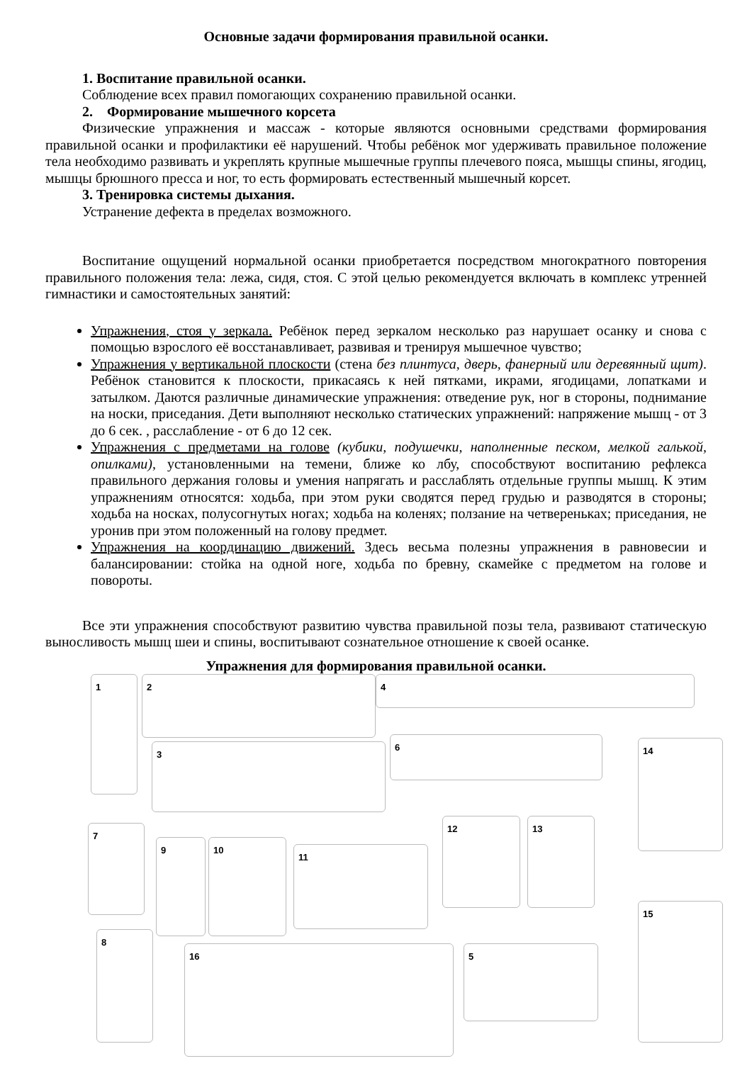Основные задачи формирования правильной осанки.
1. Воспитание правильной осанки.
Соблюдение всех правил помогающих сохранению правильной осанки.
2. Формирование мышечного корсета
Физические упражнения и массаж - которые являются основными средствами формирования правильной осанки и профилактики её нарушений. Чтобы ребёнок мог удерживать правильное положение тела необходимо развивать и укреплять крупные мышечные группы плечевого пояса, мышцы спины, ягодиц, мышцы брюшного пресса и ног, то есть формировать естественный мышечный корсет.
3. Тренировка системы дыхания.
Устранение дефекта в пределах возможного.
Воспитание ощущений нормальной осанки приобретается посредством многократного повторения правильного положения тела: лежа, сидя, стоя. С этой целью рекомендуется включать в комплекс утренней гимнастики и самостоятельных занятий:
Упражнения, стоя у зеркала. Ребёнок перед зеркалом несколько раз нарушает осанку и снова с помощью взрослого её восстанавливает, развивая и тренируя мышечное чувство;
Упражнения у вертикальной плоскости (стена без плинтуса, дверь, фанерный или деревянный щит). Ребёнок становится к плоскости, прикасаясь к ней пятками, икрами, ягодицами, лопатками и затылком. Даются различные динамические упражнения: отведение рук, ног в стороны, поднимание на носки, приседания. Дети выполняют несколько статических упражнений: напряжение мышц - от 3 до 6 сек. , расслабление - от 6 до 12 сек.
Упражнения с предметами на голове (кубики, подушечки, наполненные песком, мелкой галькой, опилками), установленными на темени, ближе ко лбу, способствуют воспитанию рефлекса правильного держания головы и умения напрягать и расслаблять отдельные группы мышц. К этим упражнениям относятся: ходьба, при этом руки сводятся перед грудью и разводятся в стороны; ходьба на носках, полусогнутых ногах; ходьба на коленях; ползание на четвереньках; приседания, не уронив при этом положенный на голову предмет.
Упражнения на координацию движений. Здесь весьма полезны упражнения в равновесии и балансировании: стойка на одной ноге, ходьба по бревну, скамейке с предметом на голове и повороты.
Все эти упражнения способствуют развитию чувства правильной позы тела, развивают статическую выносливость мышц шеи и спины, воспитывают сознательное отношение к своей осанке.
Упражнения для формирования правильной осанки.
1 2 4
3
6 14
7
9 10
11
12 13
8
16 5
15